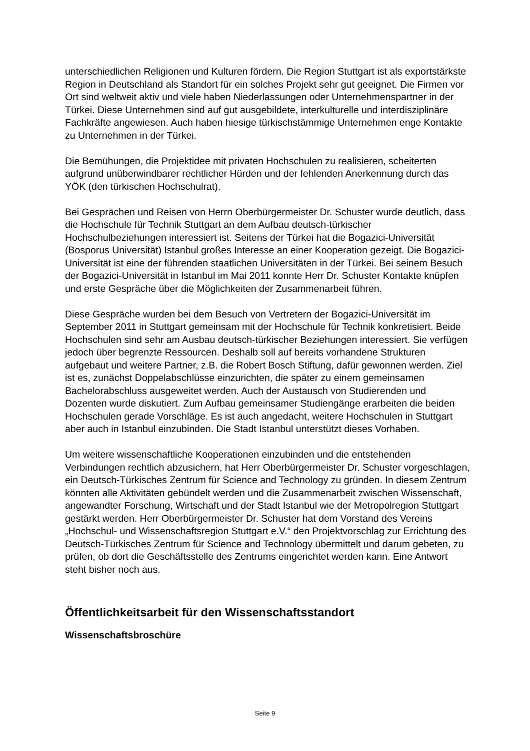unterschiedlichen Religionen und Kulturen fördern. Die Region Stuttgart ist als exportstärkste Region in Deutschland als Standort für ein solches Projekt sehr gut geeignet. Die Firmen vor Ort sind weltweit aktiv und viele haben Niederlassungen oder Unternehmenspartner in der Türkei. Diese Unternehmen sind auf gut ausgebildete, interkulturelle und interdisziplinäre Fachkräfte angewiesen. Auch haben hiesige türkischstämmige Unternehmen enge Kontakte zu Unternehmen in der Türkei.
Die Bemühungen, die Projektidee mit privaten Hochschulen zu realisieren, scheiterten aufgrund unüberwindbarer rechtlicher Hürden und der fehlenden Anerkennung durch das YÖK (den türkischen Hochschulrat).
Bei Gesprächen und Reisen von Herrn Oberbürgermeister Dr. Schuster wurde deutlich, dass die Hochschule für Technik Stuttgart an dem Aufbau deutsch-türkischer Hochschulbeziehungen interessiert ist. Seitens der Türkei hat die Bogazici-Universität (Bosporus Universität) Istanbul großes Interesse an einer Kooperation gezeigt. Die Bogazici-Universität ist eine der führenden staatlichen Universitäten in der Türkei. Bei seinem Besuch der Bogazici-Universität in Istanbul im Mai 2011 konnte Herr Dr. Schuster Kontakte knüpfen und erste Gespräche über die Möglichkeiten der Zusammenarbeit führen.
Diese Gespräche wurden bei dem Besuch von Vertretern der Bogazici-Universität im September 2011 in Stuttgart gemeinsam mit der Hochschule für Technik konkretisiert. Beide Hochschulen sind sehr am Ausbau deutsch-türkischer Beziehungen interessiert. Sie verfügen jedoch über begrenzte Ressourcen. Deshalb soll auf bereits vorhandene Strukturen aufgebaut und weitere Partner, z.B. die Robert Bosch Stiftung, dafür gewonnen werden. Ziel ist es, zunächst Doppelabschlüsse einzurichten, die später zu einem gemeinsamen Bachelorabschluss ausgeweitet werden. Auch der Austausch von Studierenden und Dozenten wurde diskutiert. Zum Aufbau gemeinsamer Studiengänge erarbeiten die beiden Hochschulen gerade Vorschläge. Es ist auch angedacht, weitere Hochschulen in Stuttgart aber auch in Istanbul einzubinden. Die Stadt Istanbul unterstützt dieses Vorhaben.
Um weitere wissenschaftliche Kooperationen einzubinden und die entstehenden Verbindungen rechtlich abzusichern, hat Herr Oberbürgermeister Dr. Schuster vorgeschlagen, ein Deutsch-Türkisches Zentrum für Science and Technology zu gründen. In diesem Zentrum könnten alle Aktivitäten gebündelt werden und die Zusammenarbeit zwischen Wissenschaft, angewandter Forschung, Wirtschaft und der Stadt Istanbul wie der Metropolregion Stuttgart gestärkt werden. Herr Oberbürgermeister Dr. Schuster hat dem Vorstand des Vereins „Hochschul- und Wissenschaftsregion Stuttgart e.V.“ den Projektvorschlag zur Errichtung des Deutsch-Türkisches Zentrum für Science and Technology übermittelt und darum gebeten, zu prüfen, ob dort die Geschäftsstelle des Zentrums eingerichtet werden kann. Eine Antwort steht bisher noch aus.
Öffentlichkeitsarbeit für den Wissenschaftsstandort
Wissenschaftsbroschüre
Seite 9